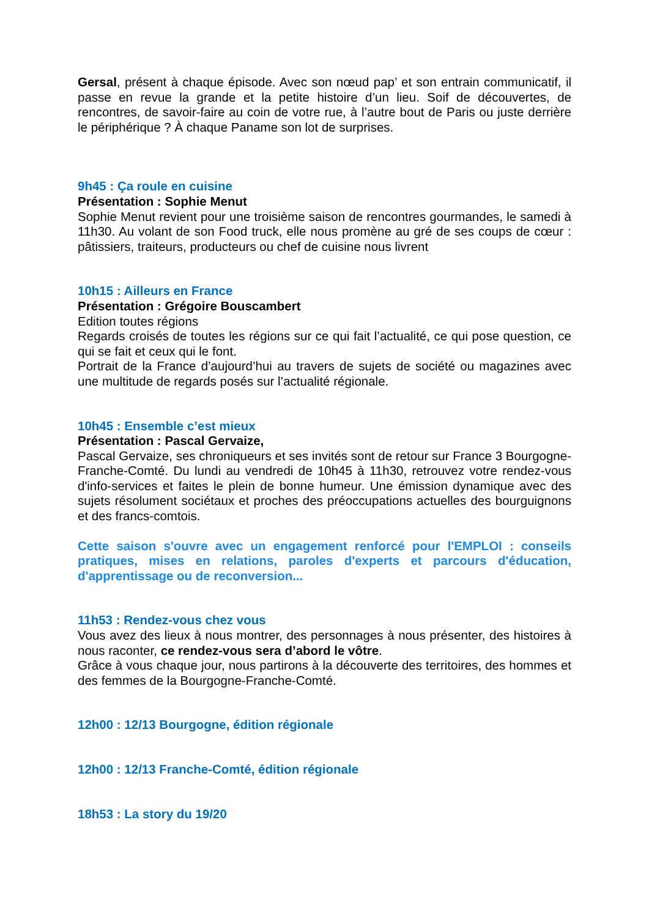Gersal, présent à chaque épisode. Avec son nœud pap’ et son entrain communicatif, il passe en revue la grande et la petite histoire d’un lieu. Soif de découvertes, de rencontres, de savoir-faire au coin de votre rue, à l’autre bout de Paris ou juste derrière le périphérique ? À chaque Paname son lot de surprises.
9h45 : Ça roule en cuisine
Présentation : Sophie Menut
Sophie Menut revient pour une troisième saison de rencontres gourmandes, le samedi à 11h30. Au volant de son Food truck, elle nous promène au gré de ses coups de cœur : pâtissiers, traiteurs, producteurs ou chef de cuisine nous livrent
10h15 : Ailleurs en France
Présentation : Grégoire Bouscambert
Edition toutes régions
Regards croisés de toutes les régions sur ce qui fait l’actualité, ce qui pose question, ce qui se fait et ceux qui le font.
Portrait de la France d’aujourd’hui au travers de sujets de société ou magazines avec une multitude de regards posés sur l’actualité régionale.
10h45 : Ensemble c’est mieux
Présentation : Pascal Gervaize,
Pascal Gervaize, ses chroniqueurs et ses invités sont de retour sur France 3 Bourgogne-Franche-Comté. Du lundi au vendredi de 10h45 à 11h30, retrouvez votre rendez-vous d'info-services et faites le plein de bonne humeur. Une émission dynamique avec des sujets résolument sociétaux et proches des préoccupations actuelles des bourguignons et des francs-comtois.
Cette saison s'ouvre avec un engagement renforcé pour l'EMPLOI : conseils pratiques, mises en relations, paroles d'experts et parcours d'éducation, d'apprentissage ou de reconversion...
11h53 : Rendez-vous chez vous
Vous avez des lieux à nous montrer, des personnages à nous présenter, des histoires à nous raconter, ce rendez-vous sera d’abord le vôtre.
Grâce à vous chaque jour, nous partirons à la découverte des territoires, des hommes et des femmes de la Bourgogne-Franche-Comté.
12h00 : 12/13 Bourgogne, édition régionale
12h00 : 12/13 Franche-Comté, édition régionale
18h53 : La story du 19/20